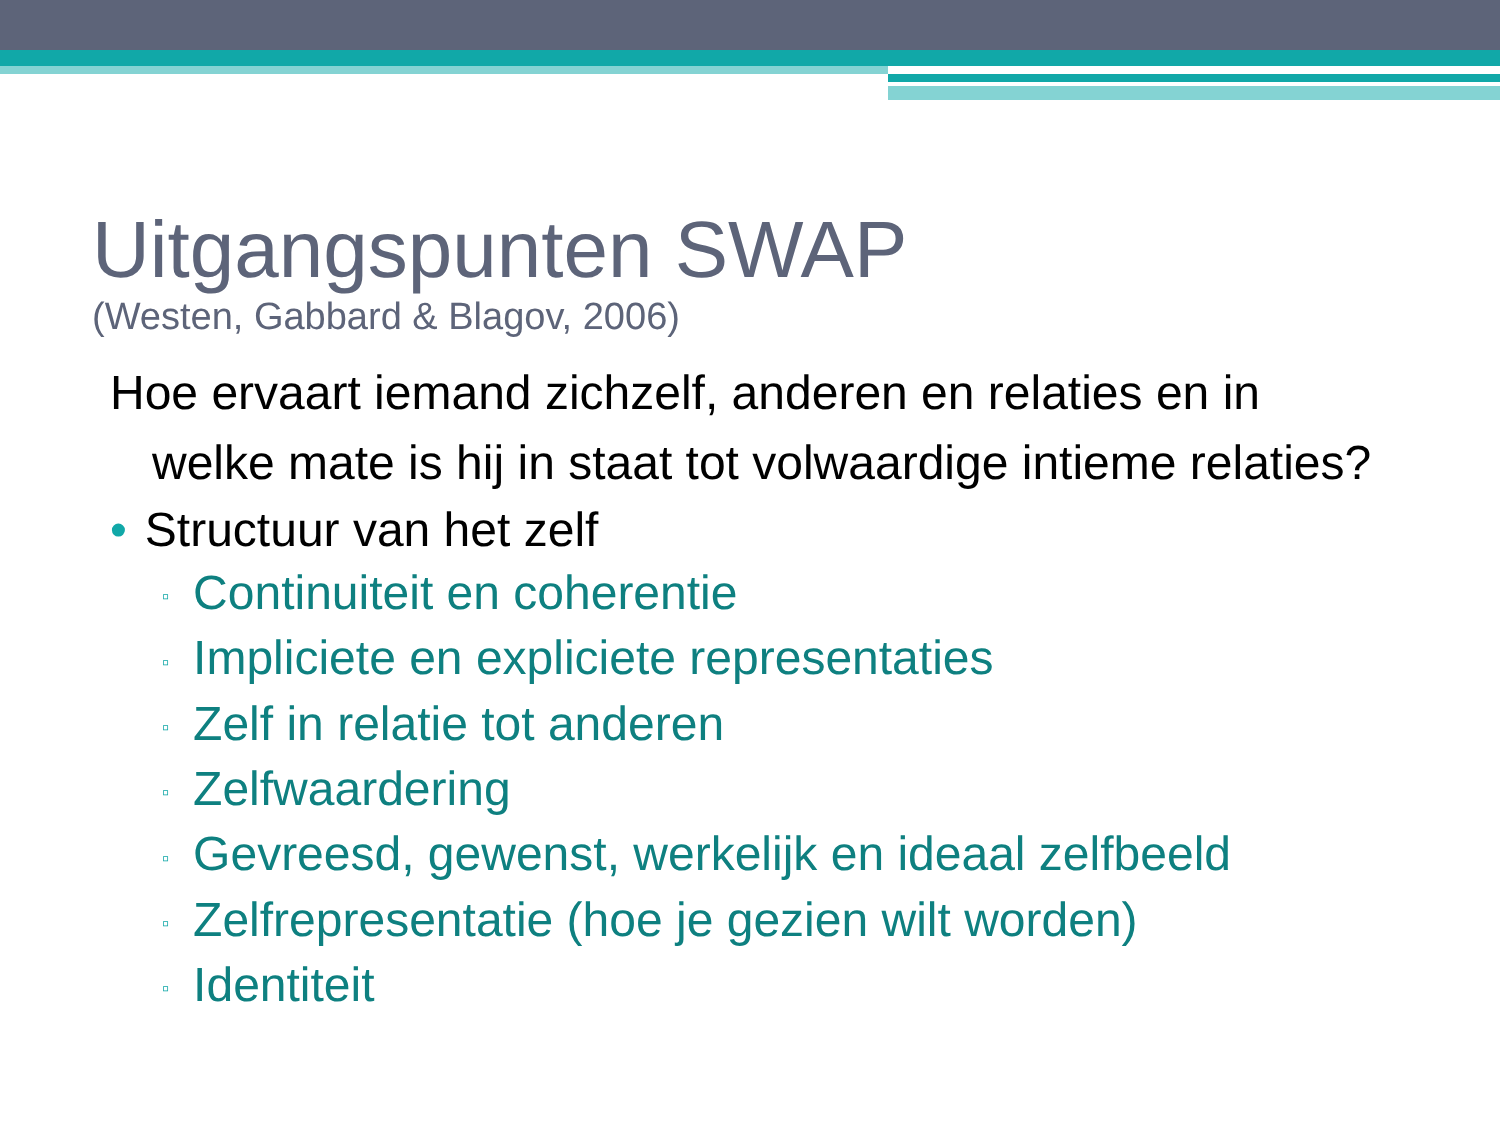Uitgangspunten SWAP
(Westen, Gabbard & Blagov, 2006)
Hoe ervaart iemand zichzelf, anderen en relaties en in welke mate is hij in staat tot volwaardige intieme relaties?
• Structuur van het zelf
▫ Continuiteit en coherentie
▫ Impliciete en expliciete representaties
▫ Zelf in relatie tot anderen
▫ Zelfwaardering
▫ Gevreesd, gewenst, werkelijk en ideaal zelfbeeld
▫ Zelfrepresentatie (hoe je gezien wilt worden)
▫ Identiteit